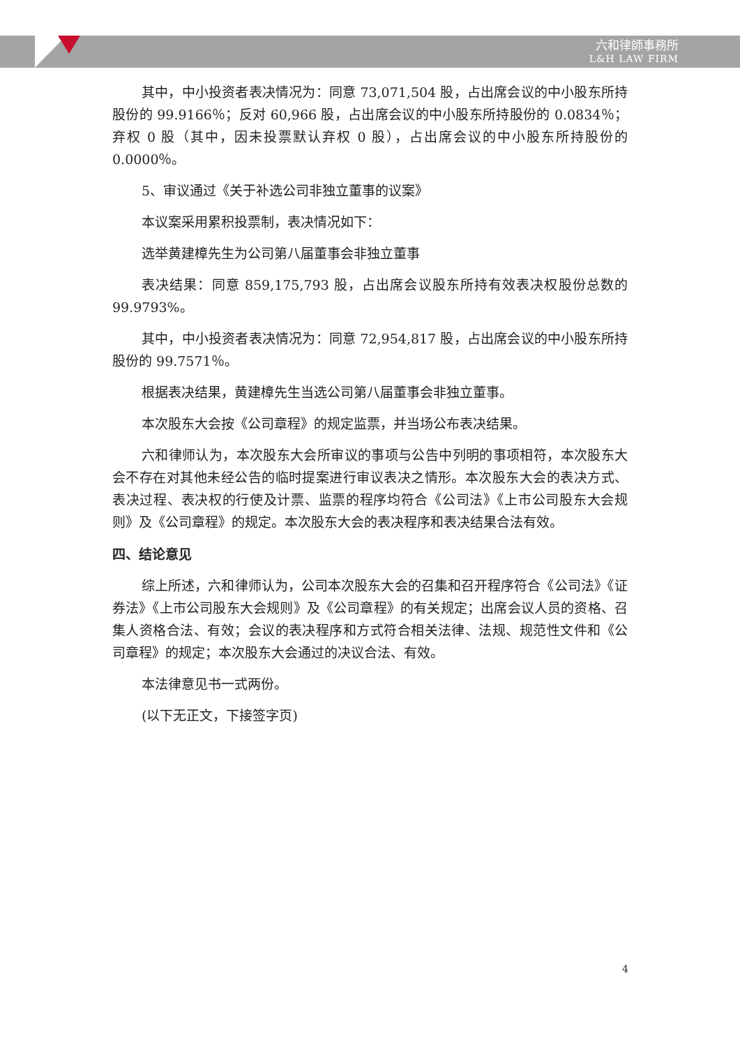六和律師事務所
L&H LAW FIRM
其中，中小投资者表决情况为：同意 73,071,504 股，占出席会议的中小股东所持股份的 99.9166％；反对 60,966 股，占出席会议的中小股东所持股份的 0.0834％；弃权 0 股（其中，因未投票默认弃权 0 股），占出席会议的中小股东所持股份的 0.0000％。
5、审议通过《关于补选公司非独立董事的议案》
本议案采用累积投票制，表决情况如下：
选举黄建樟先生为公司第八届董事会非独立董事
表决结果：同意 859,175,793 股，占出席会议股东所持有效表决权股份总数的 99.9793%。
其中，中小投资者表决情况为：同意 72,954,817 股，占出席会议的中小股东所持股份的 99.7571％。
根据表决结果，黄建樟先生当选公司第八届董事会非独立董事。
本次股东大会按《公司章程》的规定监票，并当场公布表决结果。
六和律师认为，本次股东大会所审议的事项与公告中列明的事项相符，本次股东大会不存在对其他未经公告的临时提案进行审议表决之情形。本次股东大会的表决方式、表决过程、表决权的行使及计票、监票的程序均符合《公司法》《上市公司股东大会规则》及《公司章程》的规定。本次股东大会的表决程序和表决结果合法有效。
四、结论意见
综上所述，六和律师认为，公司本次股东大会的召集和召开程序符合《公司法》《证券法》《上市公司股东大会规则》及《公司章程》的有关规定；出席会议人员的资格、召集人资格合法、有效；会议的表决程序和方式符合相关法律、法规、规范性文件和《公司章程》的规定；本次股东大会通过的决议合法、有效。
本法律意见书一式两份。
(以下无正文，下接签字页)
4